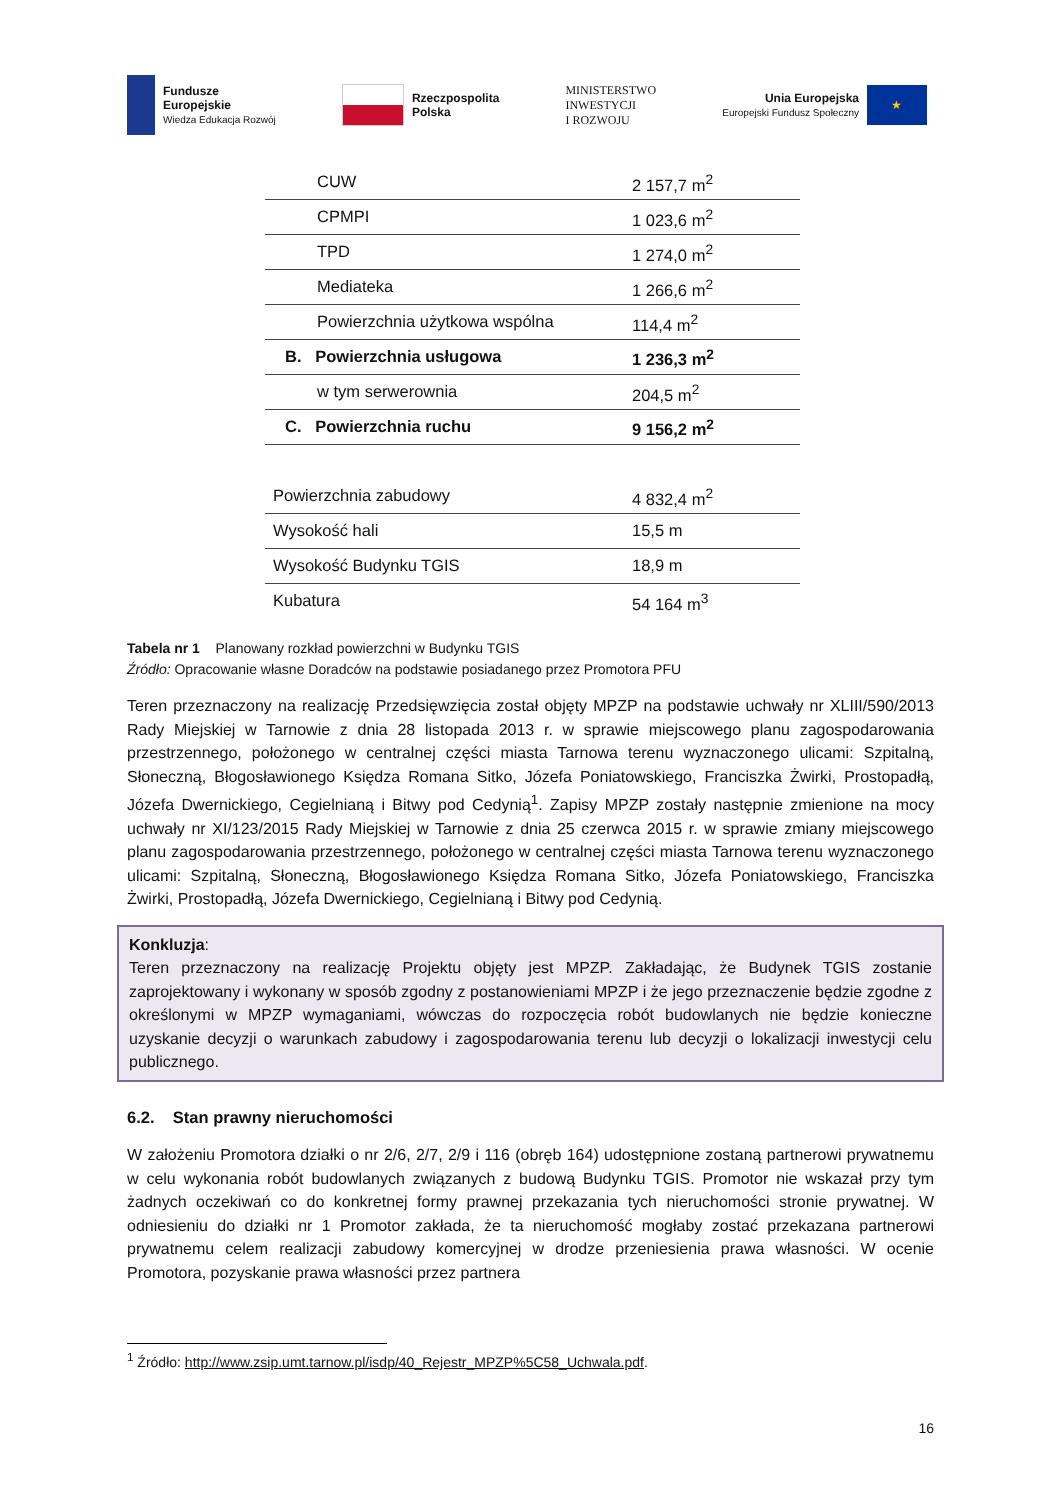Fundusze
Europejskie
Wiedza Edukacja Rozwój
Rzeczpospolita
Polska
MINISTERSTWO
INWESTYCJI
I ROZWOJU
Unia Europejska
Europejski Fundusz Społeczny
★
| CUW | 2 157,7 m<sup>2</sup> |
| CPMPI | 1 023,6 m<sup>2</sup> |
| TPD | 1 274,0 m<sup>2</sup> |
| Mediateka | 1 266,6 m<sup>2</sup> |
| Powierzchnia użytkowa wspólna | 114,4 m<sup>2</sup> |
| B. Powierzchnia usługowa | 1 236,3 m<sup>2</sup> |
| w tym serwerownia | 204,5 m<sup>2</sup> |
| C. Powierzchnia ruchu | 9 156,2 m<sup>2</sup> |
| Powierzchnia zabudowy | 4 832,4 m<sup>2</sup> |
| Wysokość hali | 15,5 m |
| Wysokość Budynku TGIS | 18,9 m |
| Kubatura | 54 164 m<sup>3</sup> |
Tabela nr 1 Planowany rozkład powierzchni w Budynku TGIS
Źródło: Opracowanie własne Doradców na podstawie posiadanego przez Promotora PFU
Teren przeznaczony na realizację Przedsięwzięcia został objęty MPZP na podstawie uchwały nr XLIII/590/2013 Rady Miejskiej w Tarnowie z dnia 28 listopada 2013 r. w sprawie miejscowego planu zagospodarowania przestrzennego, położonego w centralnej części miasta Tarnowa terenu wyznaczonego ulicami: Szpitalną, Słoneczną, Błogosławionego Księdza Romana Sitko, Józefa Poniatowskiego, Franciszka Żwirki, Prostopadłą, Józefa Dwernickiego, Cegielnianą i Bitwy pod Cedynią<sup>1</sup>. Zapisy MPZP zostały następnie zmienione na mocy uchwały nr XI/123/2015 Rady Miejskiej w Tarnowie z dnia 25 czerwca 2015 r. w sprawie zmiany miejscowego planu zagospodarowania przestrzennego, położonego w centralnej części miasta Tarnowa terenu wyznaczonego ulicami: Szpitalną, Słoneczną, Błogosławionego Księdza Romana Sitko, Józefa Poniatowskiego, Franciszka Żwirki, Prostopadłą, Józefa Dwernickiego, Cegielnianą i Bitwy pod Cedynią.
Konkluzja:
Teren przeznaczony na realizację Projektu objęty jest MPZP. Zakładając, że Budynek TGIS zostanie zaprojektowany i wykonany w sposób zgodny z postanowieniami MPZP i że jego przeznaczenie będzie zgodne z określonymi w MPZP wymaganiami, wówczas do rozpoczęcia robót budowlanych nie będzie konieczne uzyskanie decyzji o warunkach zabudowy i zagospodarowania terenu lub decyzji o lokalizacji inwestycji celu publicznego.
6.2. Stan prawny nieruchomości
W założeniu Promotora działki o nr 2/6, 2/7, 2/9 i 116 (obręb 164) udostępnione zostaną partnerowi prywatnemu w celu wykonania robót budowlanych związanych z budową Budynku TGIS. Promotor nie wskazał przy tym żadnych oczekiwań co do konkretnej formy prawnej przekazania tych nieruchomości stronie prywatnej. W odniesieniu do działki nr 1 Promotor zakłada, że ta nieruchomość mogłaby zostać przekazana partnerowi prywatnemu celem realizacji zabudowy komercyjnej w drodze przeniesienia prawa własności. W ocenie Promotora, pozyskanie prawa własności przez partnera
<sup>1</sup> Źródło: http://www.zsip.umt.tarnow.pl/isdp/40_Rejestr_MPZP%5C58_Uchwala.pdf.
16